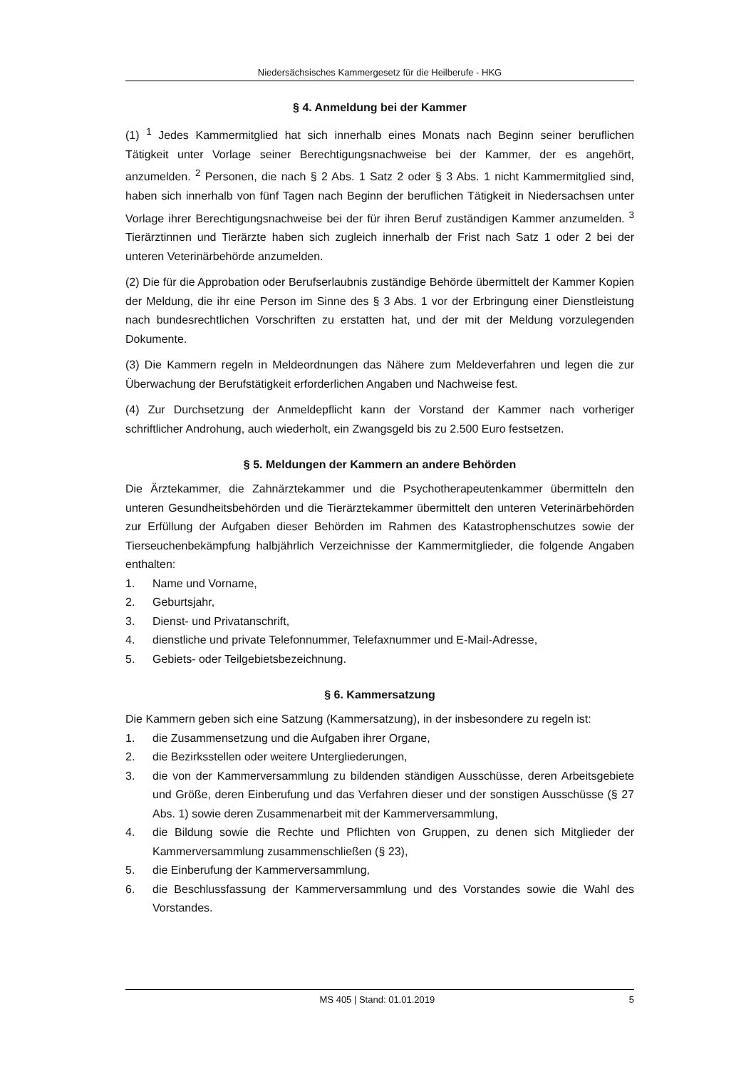Niedersächsisches Kammergesetz für die Heilberufe - HKG
§ 4. Anmeldung bei der Kammer
(1) <sup>1</sup> Jedes Kammermitglied hat sich innerhalb eines Monats nach Beginn seiner beruflichen Tätigkeit unter Vorlage seiner Berechtigungsnachweise bei der Kammer, der es angehört, anzumelden. <sup>2</sup> Personen, die nach § 2 Abs. 1 Satz 2 oder § 3 Abs. 1 nicht Kammermitglied sind, haben sich innerhalb von fünf Tagen nach Beginn der beruflichen Tätigkeit in Niedersachsen unter Vorlage ihrer Berechtigungsnachweise bei der für ihren Beruf zuständigen Kammer anzumelden. <sup>3</sup> Tierärztinnen und Tierärzte haben sich zugleich innerhalb der Frist nach Satz 1 oder 2 bei der unteren Veterinärbehörde anzumelden.
(2) Die für die Approbation oder Berufserlaubnis zuständige Behörde übermittelt der Kammer Kopien der Meldung, die ihr eine Person im Sinne des § 3 Abs. 1 vor der Erbringung einer Dienstleistung nach bundesrechtlichen Vorschriften zu erstatten hat, und der mit der Meldung vorzulegenden Dokumente.
(3) Die Kammern regeln in Meldeordnungen das Nähere zum Meldeverfahren und legen die zur Überwachung der Berufstätigkeit erforderlichen Angaben und Nachweise fest.
(4) Zur Durchsetzung der Anmeldepflicht kann der Vorstand der Kammer nach vorheriger schriftlicher Androhung, auch wiederholt, ein Zwangsgeld bis zu 2.500 Euro festsetzen.
§ 5. Meldungen der Kammern an andere Behörden
Die Ärztekammer, die Zahnärztekammer und die Psychotherapeutenkammer übermitteln den unteren Gesundheitsbehörden und die Tierärztekammer übermittelt den unteren Veterinärbehörden zur Erfüllung der Aufgaben dieser Behörden im Rahmen des Katastrophenschutzes sowie der Tierseuchenbekämpfung halbjährlich Verzeichnisse der Kammermitglieder, die folgende Angaben enthalten:
1. Name und Vorname,
2. Geburtsjahr,
3. Dienst- und Privatanschrift,
4. dienstliche und private Telefonnummer, Telefaxnummer und E-Mail-Adresse,
5. Gebiets- oder Teilgebietsbezeichnung.
§ 6. Kammersatzung
Die Kammern geben sich eine Satzung (Kammersatzung), in der insbesondere zu regeln ist:
1. die Zusammensetzung und die Aufgaben ihrer Organe,
2. die Bezirksstellen oder weitere Untergliederungen,
3. die von der Kammerversammlung zu bildenden ständigen Ausschüsse, deren Arbeitsgebiete und Größe, deren Einberufung und das Verfahren dieser und der sonstigen Ausschüsse (§ 27 Abs. 1) sowie deren Zusammenarbeit mit der Kammerversammlung,
4. die Bildung sowie die Rechte und Pflichten von Gruppen, zu denen sich Mitglieder der Kammerversammlung zusammenschließen (§ 23),
5. die Einberufung der Kammerversammlung,
6. die Beschlussfassung der Kammerversammlung und des Vorstandes sowie die Wahl des Vorstandes.
MS 405 | Stand: 01.01.2019 5